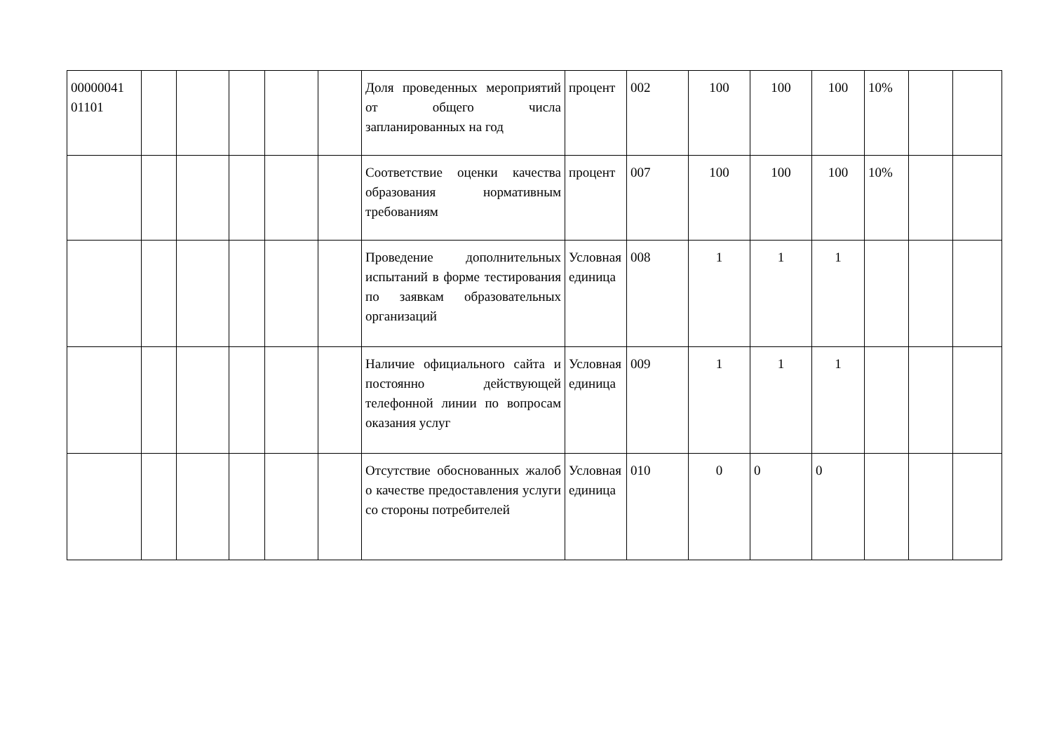| 00000041 01101 | | | | | | Доля проведенных мероприятий от общего числа запланированных на год | процент | 002 | 100 | 100 | 100 | 10% | | |
| | | | | | | Соответствие оценки качества образования нормативным требованиям | процент | 007 | 100 | 100 | 100 | 10% | | |
| | | | | | | Проведение дополнительных испытаний в форме тестирования по заявкам образовательных организаций | Условная единица | 008 | 1 | 1 | 1 | | | |
| | | | | | | Наличие официального сайта и постоянно действующей телефонной линии по вопросам оказания услуг | Условная единица | 009 | 1 | 1 | 1 | | | |
| | | | | | | Отсутствие обоснованных жалоб о качестве предоставления услуги со стороны потребителей | Условная единица | 010 | 0 | 0 | 0 | | | |